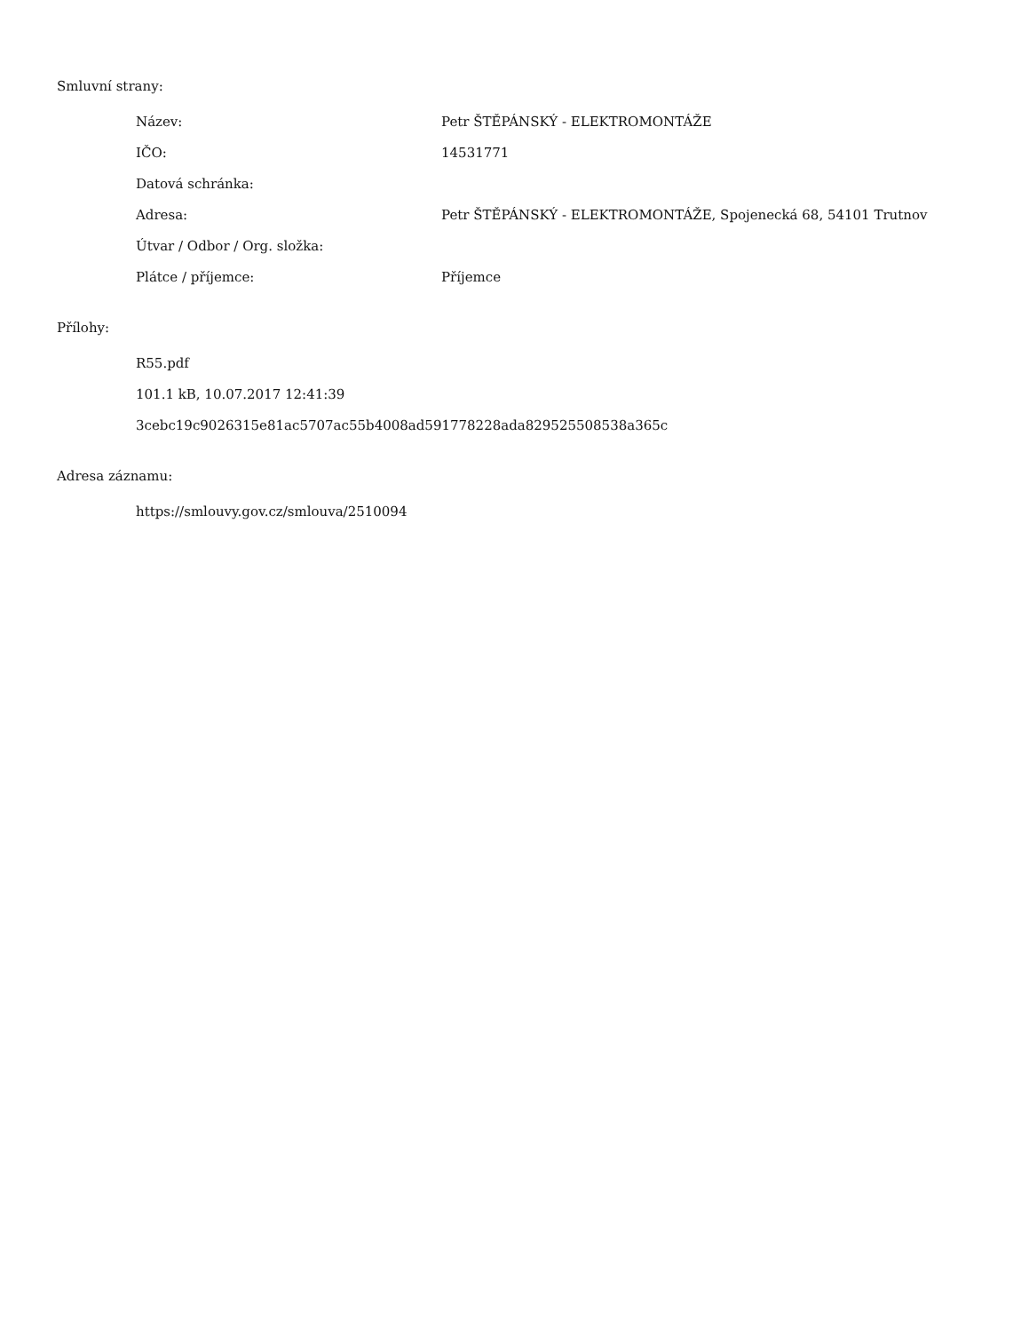Smluvní strany:
| Název: | Petr ŠTĚPÁNSKÝ - ELEKTROMONTÁŽE |
| IČO: | 14531771 |
| Datová schránka: | |
| Adresa: | Petr ŠTĚPÁNSKÝ - ELEKTROMONTÁŽE, Spojenecká 68, 54101 Trutnov |
| Útvar / Odbor / Org. složka: | |
| Plátce / příjemce: | Příjemce |
Přílohy:
R55.pdf
101.1 kB, 10.07.2017 12:41:39
3cebc19c9026315e81ac5707ac55b4008ad591778228ada829525508538a365c
Adresa záznamu:
https://smlouvy.gov.cz/smlouva/2510094